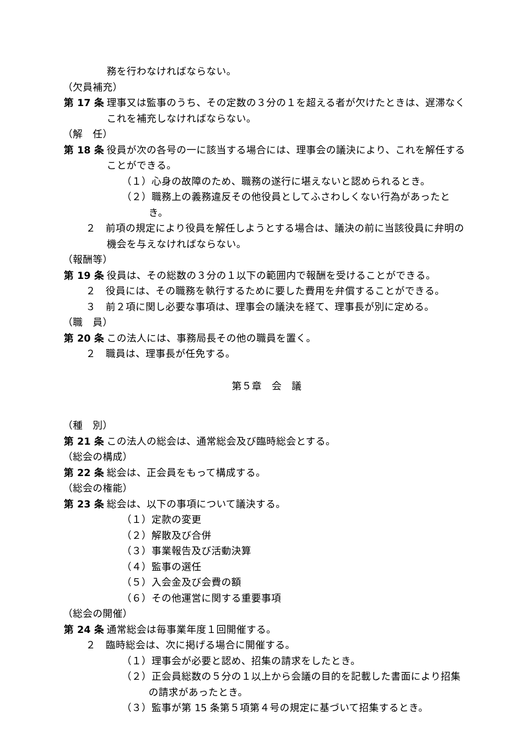務を行わなければならない。
（欠員補充）
第 17 条 理事又は監事のうち、その定数の３分の１を超える者が欠けたときは、遅滞なくこれを補充しなければならない。
（解　任）
第 18 条 役員が次の各号の一に該当する場合には、理事会の議決により、これを解任することができる。
（１）心身の故障のため、職務の遂行に堪えないと認められるとき。
（２）職務上の義務違反その他役員としてふさわしくない行為があったとき。
２　前項の規定により役員を解任しようとする場合は、議決の前に当該役員に弁明の機会を与えなければならない。
（報酬等）
第 19 条 役員は、その総数の３分の１以下の範囲内で報酬を受けることができる。
２　役員には、その職務を執行するために要した費用を弁償することができる。
３　前２項に関し必要な事項は、理事会の議決を経て、理事長が別に定める。
（職　員）
第 20 条 この法人には、事務局長その他の職員を置く。
２　職員は、理事長が任免する。
第５章　会　議
（種　別）
第 21 条 この法人の総会は、通常総会及び臨時総会とする。
（総会の構成）
第 22 条 総会は、正会員をもって構成する。
（総会の権能）
第 23 条 総会は、以下の事項について議決する。
（１）定款の変更
（２）解散及び合併
（３）事業報告及び活動決算
（４）監事の選任
（５）入会金及び会費の額
（６）その他運営に関する重要事項
（総会の開催）
第 24 条 通常総会は毎事業年度１回開催する。
２　臨時総会は、次に掲げる場合に開催する。
（１）理事会が必要と認め、招集の請求をしたとき。
（２）正会員総数の５分の１以上から会議の目的を記載した書面により招集の請求があったとき。
（３）監事が第 15 条第５項第４号の規定に基づいて招集するとき。